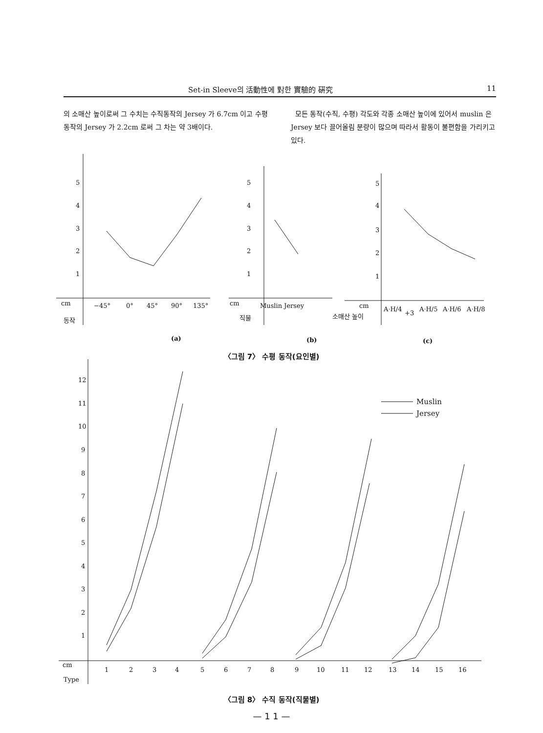Set-in Sleeve의 活動性에 對한 實驗的 硏究 11
의 소매산 높이로써 그 수치는 수직동작의 Jersey 가 6.7cm 이고 수평동작의 Jersey 가 2.2cm 로써 그 차는 약 3배이다.
모든 동작(수직, 수평) 각도와 각종 소매산 높이에 있어서 muslin 은 Jersey 보다 끌어올림 분량이 많으며 따라서 활동이 불편함을 가리키고 있다.
5
4
3
2
1
cm
−45°
0°
45°
90°
135°
동작
5
4
3
2
1
cm
Muslin Jersey
직물
5
4
3
2
1
cm
소매산 높이
A·H/4
+3
A·H/5
A·H/6
A·H/8
(a)
(b)
(c)
12
11
10
9
8
7
6
5
4
3
2
1
cm
Type
1
2
3
4
5
6
7
8
9
10
11
12
13
14
15
16
Muslin
Jersey
〈그림 7〉 수평 동작(요인별)
〈그림 8〉 수직 동작(직물별)
— 1 1 —